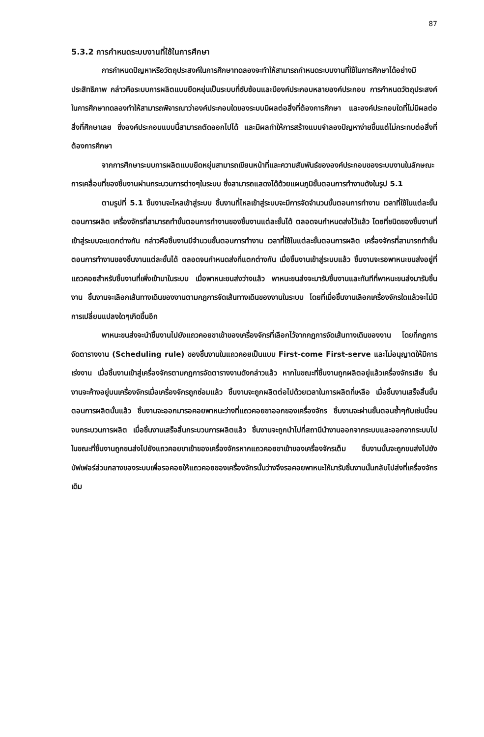87
5.3.2 การกำหนดระบบงานที่ใช้ในการศึกษา
การกำหนดปัญหาหรือวัตถุประสงค์ในการศึกษาทดลองจะทำให้สามารถกำหนดระบบงานที่ใช้ในการศึกษาได้อย่างมีประสิทธิภาพ กล่าวคือระบบการผลิตแบบยืดหยุ่นเป็นระบบที่ซับซ้อนและมีองค์ประกอบหลายองค์ประกอบ การกำหนดวัตถุประสงค์ในการศึกษาทดลองทำให้สามารถพิจารณาว่าองค์ประกอบใดของระบบมีผลต่อสิ่งที่ต้องการศึกษา และองค์ประกอบใดที่ไม่มีผลต่อสิ่งที่ศึกษาเลย ซึ่งองค์ประกอบแบบนี้สามารถตัดออกไปได้ และมีผลทำให้การสร้างแบบจำลองปัญหาง่ายขึ้นแต่ไม่กระทบต่อสิ่งที่ต้องการศึกษา
จากการศึกษาระบบการผลิตแบบยืดหยุ่นสามารถเขียนหน้าที่และความสัมพันธ์ขององค์ประกอบของระบบงานในลักษณะการเคลื่อนที่ของชิ้นงานผ่านกระบวนการต่างๆในระบบ ซึ่งสามารถแสดงได้ด้วยแผนภูมิขั้นตอนการทำงานดังในรูป 5.1
ตามรูปที่ 5.1 ชิ้นงานจะไหลเข้าสู่ระบบ ชิ้นงานที่ไหลเข้าสู่ระบบจะมีการจัดจำนวนขั้นตอนการทำงาน เวลาที่ใช้ในแต่ละขั้นตอนการผลิต เครื่องจักรที่สามารถทำขั้นตอนการทำงานของชิ้นงานแต่ละชั้นได้ ตลอดจนกำหนดส่งไว้แล้ว โดยที่ชนิดของชิ้นงานที่เข้าสู่ระบบจะแตกต่างกัน กล่าวคือชิ้นงานมีจำนวนขั้นตอนการทำงาน เวลาที่ใช้ในแต่ละขั้นตอนการผลิต เครื่องจักรที่สามารถทำขั้นตอนการทำงานของชิ้นงานแต่ละขั้นได้ ตลอดจนกำหนดส่งที่แตกต่างกัน เมื่อชิ้นงานเข้าสู่ระบบแล้ว ชิ้นงานจะรอพาหนะขนส่งอยู่ที่แถวคอยสำหรับชิ้นงานที่เพิ่งเข้ามาในระบบ เมื่อพาหนะขนส่งว่างแล้ว พาหนะขนส่งจะมารับชิ้นงานและทันทีที่พาหนะขนส่งมารับชิ้นงาน ชิ้นงานจะเลือกเส้นทางเดินของงานตามกฎการจัดเส้นทางเดินของงานในระบบ โดยที่เมื่อชิ้นงานเลือกเครื่องจักรใดแล้วจะไม่มีการเปลี่ยนแปลงใดๆเกิดขึ้นอีก
พาหนะขนส่งจะนำชิ้นงานไปยังแถวคอยขาเข้าของเครื่องจักรที่เลือกไว้จากกฎการจัดเส้นทางเดินของงาน โดยที่กฎการจัดตารางงาน (Scheduling rule) ของชิ้นงานในแถวคอยเป็นแบบ First-come First-serve และไม่อนุญาตให้มีการเร่งงาน เมื่อชิ้นงานเข้าสู่เครื่องจักรตามกฎการจัดตารางงานดังกล่าวแล้ว หากในขณะที่ชิ้นงานถูกผลิตอยู่แล้วเครื่องจักรเสีย ชิ้นงานจะค้างอยู่บนเครื่องจักรเมื่อเครื่องจักรถูกซ่อมแล้ว ชิ้นงานจะถูกผลิตต่อไปด้วยเวลาในการผลิตที่เหลือ เมื่อชิ้นงานเสร็จสิ้นขั้นตอนการผลิตนั้นแล้ว ชิ้นงานจะออกมารอคอยพาหนะว่างที่แถวคอยขาออกของเครื่องจักร ชิ้นงานจะผ่านขั้นตอนซ้ำๆกับเช่นนี้จนจบกระบวนการผลิต เมื่อชิ้นงานเสร็จสิ้นกระบวนการผลิตแล้ว ชิ้นงานจะถูกนำไปที่สถานีนำงานออกจากระบบและออกจากระบบไป ในขณะที่ชิ้นงานถูกขนส่งไปยังแถวคอยขาเข้าของเครื่องจักรหากแถวคอยขาเข้าของเครื่องจักรเต็ม ชิ้นงานนั้นจะถูกขนส่งไปยังบัฟเฟอร์ส่วนกลางของระบบเพื่อรอคอยให้แถวคอยของเครื่องจักรนั้นว่างจึงรอคอยพาหนะให้มารับชิ้นงานนั้นกลับไปส่งที่เครื่องจักรเดิม